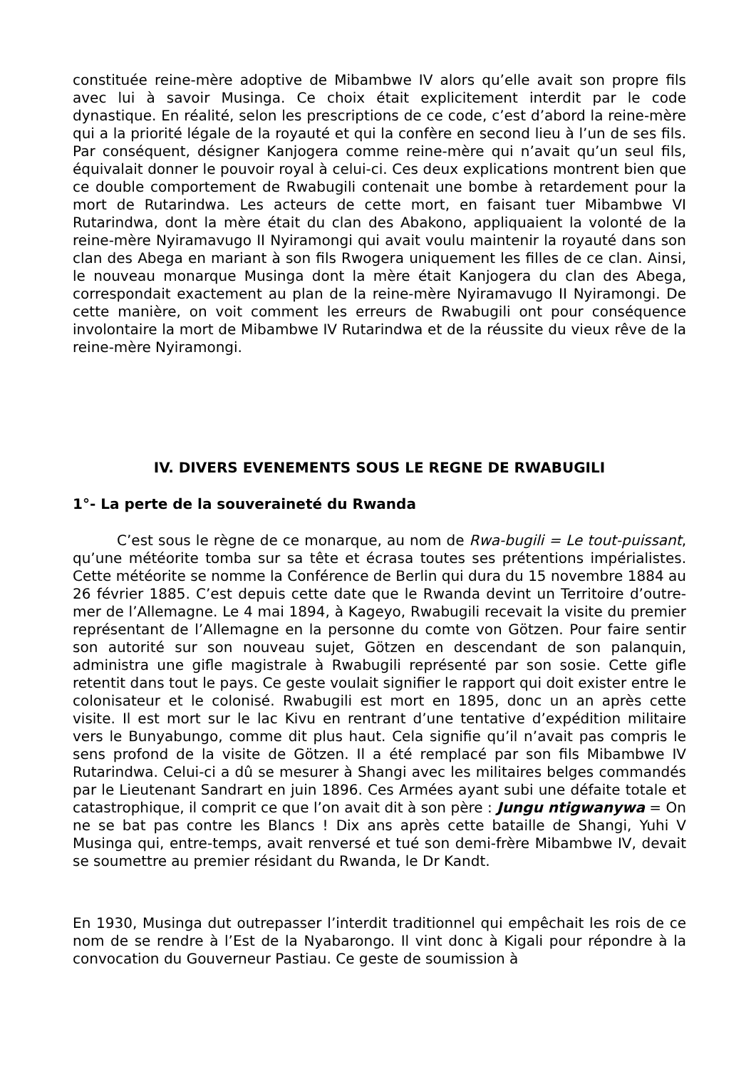constituée reine-mère adoptive de Mibambwe IV alors qu’elle avait son propre fils avec lui à savoir Musinga. Ce choix était explicitement interdit par le code dynastique. En réalité, selon les prescriptions de ce code, c’est d’abord la reine-mère qui a la priorité légale de la royauté et qui la confère en second lieu à l’un de ses fils. Par conséquent, désigner Kanjogera comme reine-mère qui n’avait qu’un seul fils, équivalait donner le pouvoir royal à celui-ci. Ces deux explications montrent bien que ce double comportement de Rwabugili contenait une bombe à retardement pour la mort de Rutarindwa. Les acteurs de cette mort, en faisant tuer Mibambwe VI Rutarindwa, dont la mère était du clan des Abakono, appliquaient la volonté de la reine-mère Nyiramavugo II Nyiramongi qui avait voulu maintenir la royauté dans son clan des Abega en mariant à son fils Rwogera uniquement les filles de ce clan. Ainsi, le nouveau monarque Musinga dont la mère était Kanjogera du clan des Abega, correspondait exactement au plan de la reine-mère Nyiramavugo II Nyiramongi. De cette manière, on voit comment les erreurs de Rwabugili ont pour conséquence involontaire la mort de Mibambwe IV Rutarindwa et de la réussite du vieux rêve de la reine-mère Nyiramongi.
IV. DIVERS EVENEMENTS SOUS LE REGNE DE RWABUGILI
1°- La perte de la souveraineté du Rwanda
C’est sous le règne de ce monarque, au nom de Rwa-bugili = Le tout-puissant, qu’une météorite tomba sur sa tête et écrasa toutes ses prétentions impérialistes. Cette météorite se nomme la Conférence de Berlin qui dura du 15 novembre 1884 au 26 février 1885. C’est depuis cette date que le Rwanda devint un Territoire d’outre-mer de l’Allemagne. Le 4 mai 1894, à Kageyo, Rwabugili recevait la visite du premier représentant de l’Allemagne en la personne du comte von Götzen. Pour faire sentir son autorité sur son nouveau sujet, Götzen en descendant de son palanquin, administra une gifle magistrale à Rwabugili représenté par son sosie. Cette gifle retentit dans tout le pays. Ce geste voulait signifier le rapport qui doit exister entre le colonisateur et le colonisé. Rwabugili est mort en 1895, donc un an après cette visite. Il est mort sur le lac Kivu en rentrant d’une tentative d’expédition militaire vers le Bunyabungo, comme dit plus haut. Cela signifie qu’il n’avait pas compris le sens profond de la visite de Götzen. Il a été remplacé par son fils Mibambwe IV Rutarindwa. Celui-ci a dû se mesurer à Shangi avec les militaires belges commandés par le Lieutenant Sandrart en juin 1896. Ces Armées ayant subi une défaite totale et catastrophique, il comprit ce que l’on avait dit à son père : Jungu ntigwanywa = On ne se bat pas contre les Blancs ! Dix ans après cette bataille de Shangi, Yuhi V Musinga qui, entre-temps, avait renversé et tué son demi-frère Mibambwe IV, devait se soumettre au premier résidant du Rwanda, le Dr Kandt.
En 1930, Musinga dut outrepasser l’interdit traditionnel qui empêchait les rois de ce nom de se rendre à l’Est de la Nyabarongo. Il vint donc à Kigali pour répondre à la convocation du Gouverneur Pastiau. Ce geste de soumission à